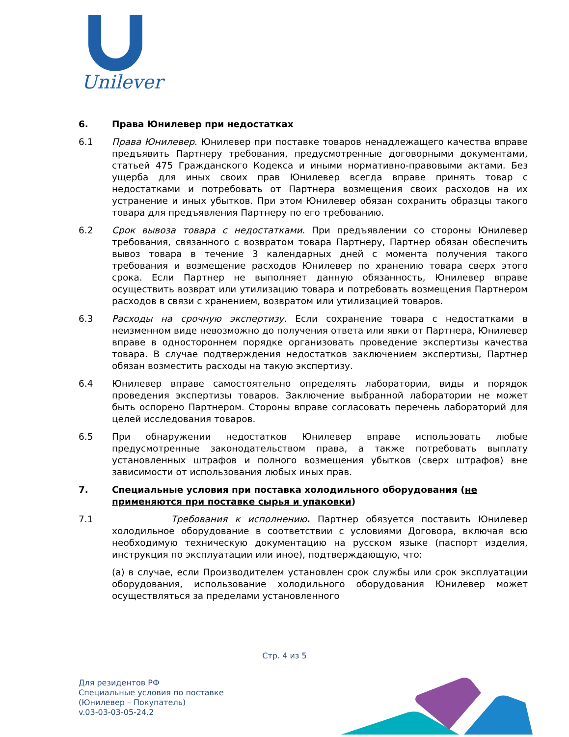Unilever
6. Права Юнилевер при недостатках
6.1 Права Юнилевер. Юнилевер при поставке товаров ненадлежащего качества вправе предъявить Партнеру требования, предусмотренные договорными документами, статьей 475 Гражданского Кодекса и иными нормативно-правовыми актами. Без ущерба для иных своих прав Юнилевер всегда вправе принять товар с недостатками и потребовать от Партнера возмещения своих расходов на их устранение и иных убытков. При этом Юнилевер обязан сохранить образцы такого товара для предъявления Партнеру по его требованию.
6.2 Срок вывоза товара с недостатками. При предъявлении со стороны Юнилевер требования, связанного с возвратом товара Партнеру, Партнер обязан обеспечить вывоз товара в течение 3 календарных дней с момента получения такого требования и возмещение расходов Юнилевер по хранению товара сверх этого срока. Если Партнер не выполняет данную обязанность, Юнилевер вправе осуществить возврат или утилизацию товара и потребовать возмещения Партнером расходов в связи с хранением, возвратом или утилизацией товаров.
6.3 Расходы на срочную экспертизу. Если сохранение товара с недостатками в неизменном виде невозможно до получения ответа или явки от Партнера, Юнилевер вправе в одностороннем порядке организовать проведение экспертизы качества товара. В случае подтверждения недостатков заключением экспертизы, Партнер обязан возместить расходы на такую экспертизу.
6.4 Юнилевер вправе самостоятельно определять лаборатории, виды и порядок проведения экспертизы товаров. Заключение выбранной лаборатории не может быть оспорено Партнером. Стороны вправе согласовать перечень лабораторий для целей исследования товаров.
6.5 При обнаружении недостатков Юнилевер вправе использовать любые предусмотренные законодательством права, а также потребовать выплату установленных штрафов и полного возмещения убытков (сверх штрафов) вне зависимости от использования любых иных прав.
7. Специальные условия при поставка холодильного оборудования (не применяются при поставке сырья и упаковки)
7.1 Требования к исполнению. Партнер обязуется поставить Юнилевер холодильное оборудование в соответствии с условиями Договора, включая всю необходимую техническую документацию на русском языке (паспорт изделия, инструкция по эксплуатации или иное), подтверждающую, что:
(a) в случае, если Производителем установлен срок службы или срок эксплуатации оборудования, использование холодильного оборудования Юнилевер может осуществляться за пределами установленного
Стр. 4 из 5
Для резидентов РФ
Специальные условия по поставке
(Юнилевер – Покупатель)
v.03-03-03-05-24.2